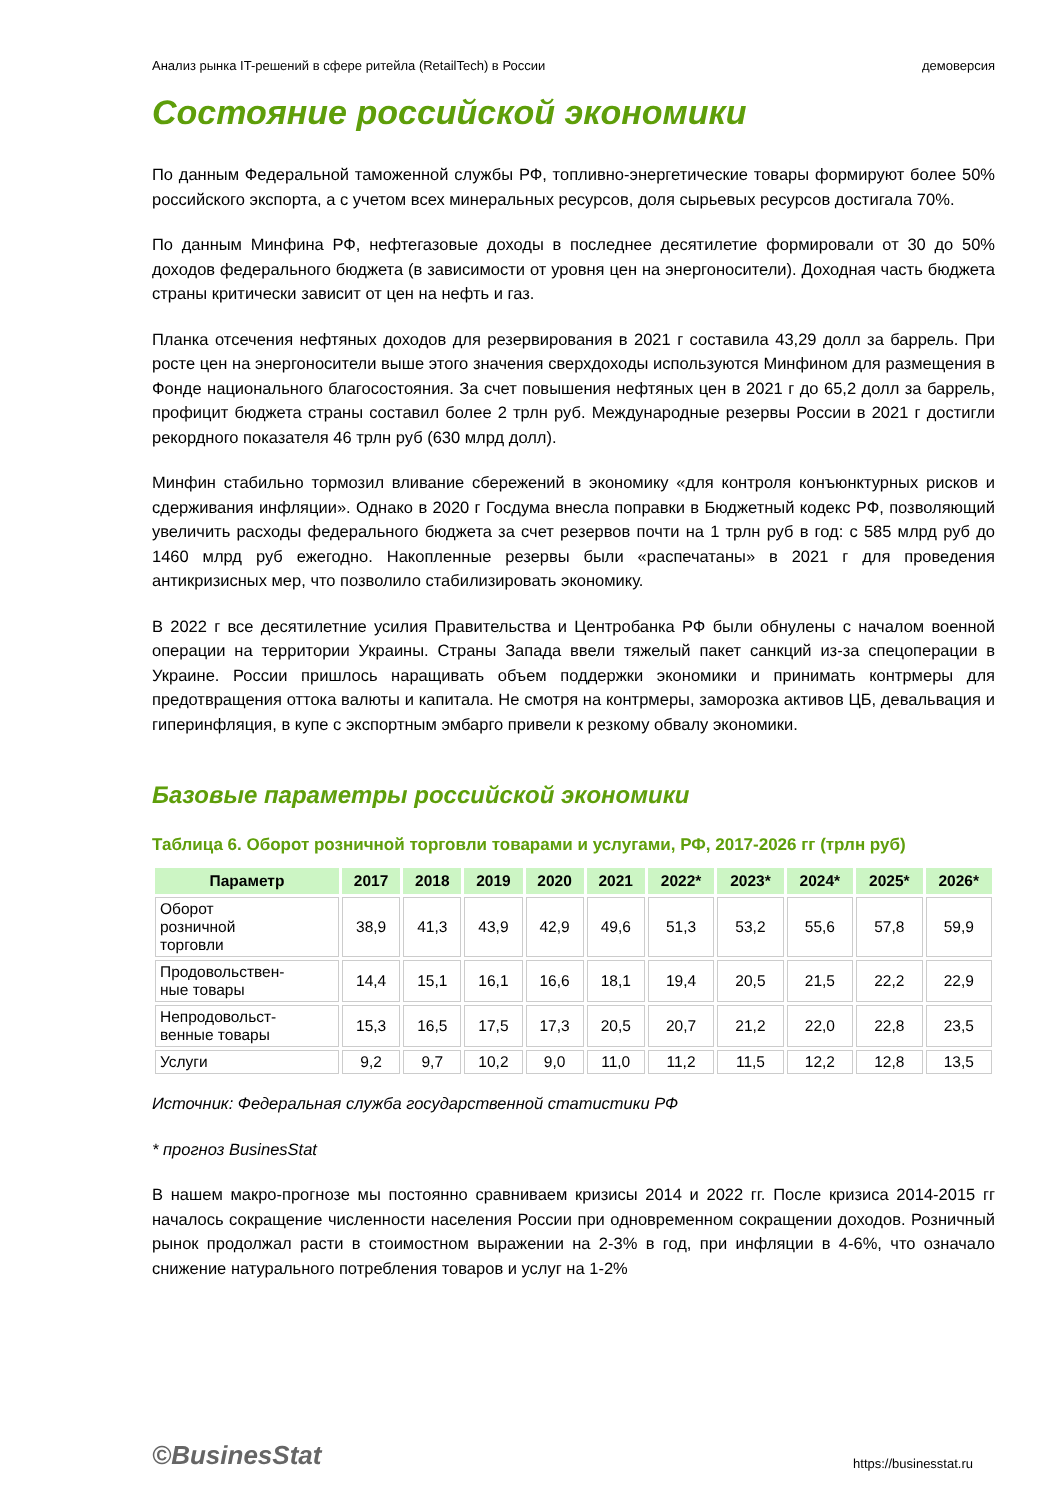Анализ рынка IT-решений в сфере ритейла (RetailTech) в России демоверсия
Состояние российской экономики
По данным Федеральной таможенной службы РФ, топливно-энергетические товары формируют более 50% российского экспорта, а с учетом всех минеральных ресурсов, доля сырьевых ресурсов достигала 70%.
По данным Минфина РФ, нефтегазовые доходы в последнее десятилетие формировали от 30 до 50% доходов федерального бюджета (в зависимости от уровня цен на энергоносители). Доходная часть бюджета страны критически зависит от цен на нефть и газ.
Планка отсечения нефтяных доходов для резервирования в 2021 г составила 43,29 долл за баррель. При росте цен на энергоносители выше этого значения сверхдоходы используются Минфином для размещения в Фонде национального благосостояния. За счет повышения нефтяных цен в 2021 г до 65,2 долл за баррель, профицит бюджета страны составил более 2 трлн руб. Международные резервы России в 2021 г достигли рекордного показателя 46 трлн руб (630 млрд долл).
Минфин стабильно тормозил вливание сбережений в экономику «для контроля конъюнктурных рисков и сдерживания инфляции». Однако в 2020 г Госдума внесла поправки в Бюджетный кодекс РФ, позволяющий увеличить расходы федерального бюджета за счет резервов почти на 1 трлн руб в год: с 585 млрд руб до 1460 млрд руб ежегодно. Накопленные резервы были «распечатаны» в 2021 г для проведения антикризисных мер, что позволило стабилизировать экономику.
В 2022 г все десятилетние усилия Правительства и Центробанка РФ были обнулены с началом военной операции на территории Украины. Страны Запада ввели тяжелый пакет санкций из-за спецоперации в Украине. России пришлось наращивать объем поддержки экономики и принимать контрмеры для предотвращения оттока валюты и капитала. Не смотря на контрмеры, заморозка активов ЦБ, девальвация и гиперинфляция, в купе с экспортным эмбарго привели к резкому обвалу экономики.
Базовые параметры российской экономики
Таблица 6. Оборот розничной торговли товарами и услугами, РФ, 2017-2026 гг (трлн руб)
| Параметр | 2017 | 2018 | 2019 | 2020 | 2021 | 2022* | 2023* | 2024* | 2025* | 2026* |
| --- | --- | --- | --- | --- | --- | --- | --- | --- | --- | --- |
| Оборот розничной торговли | 38,9 | 41,3 | 43,9 | 42,9 | 49,6 | 51,3 | 53,2 | 55,6 | 57,8 | 59,9 |
| Продовольствен- ные товары | 14,4 | 15,1 | 16,1 | 16,6 | 18,1 | 19,4 | 20,5 | 21,5 | 22,2 | 22,9 |
| Непродовольст- венные товары | 15,3 | 16,5 | 17,5 | 17,3 | 20,5 | 20,7 | 21,2 | 22,0 | 22,8 | 23,5 |
| Услуги | 9,2 | 9,7 | 10,2 | 9,0 | 11,0 | 11,2 | 11,5 | 12,2 | 12,8 | 13,5 |
Источник: Федеральная служба государственной статистики РФ
* прогноз BusinesStat
В нашем макро-прогнозе мы постоянно сравниваем кризисы 2014 и 2022 гг. После кризиса 2014-2015 гг началось сокращение численности населения России при одновременном сокращении доходов. Розничный рынок продолжал расти в стоимостном выражении на 2-3% в год, при инфляции в 4-6%, что означало снижение натурального потребления товаров и услуг на 1-2%
©BusinesStat https://businesstat.ru